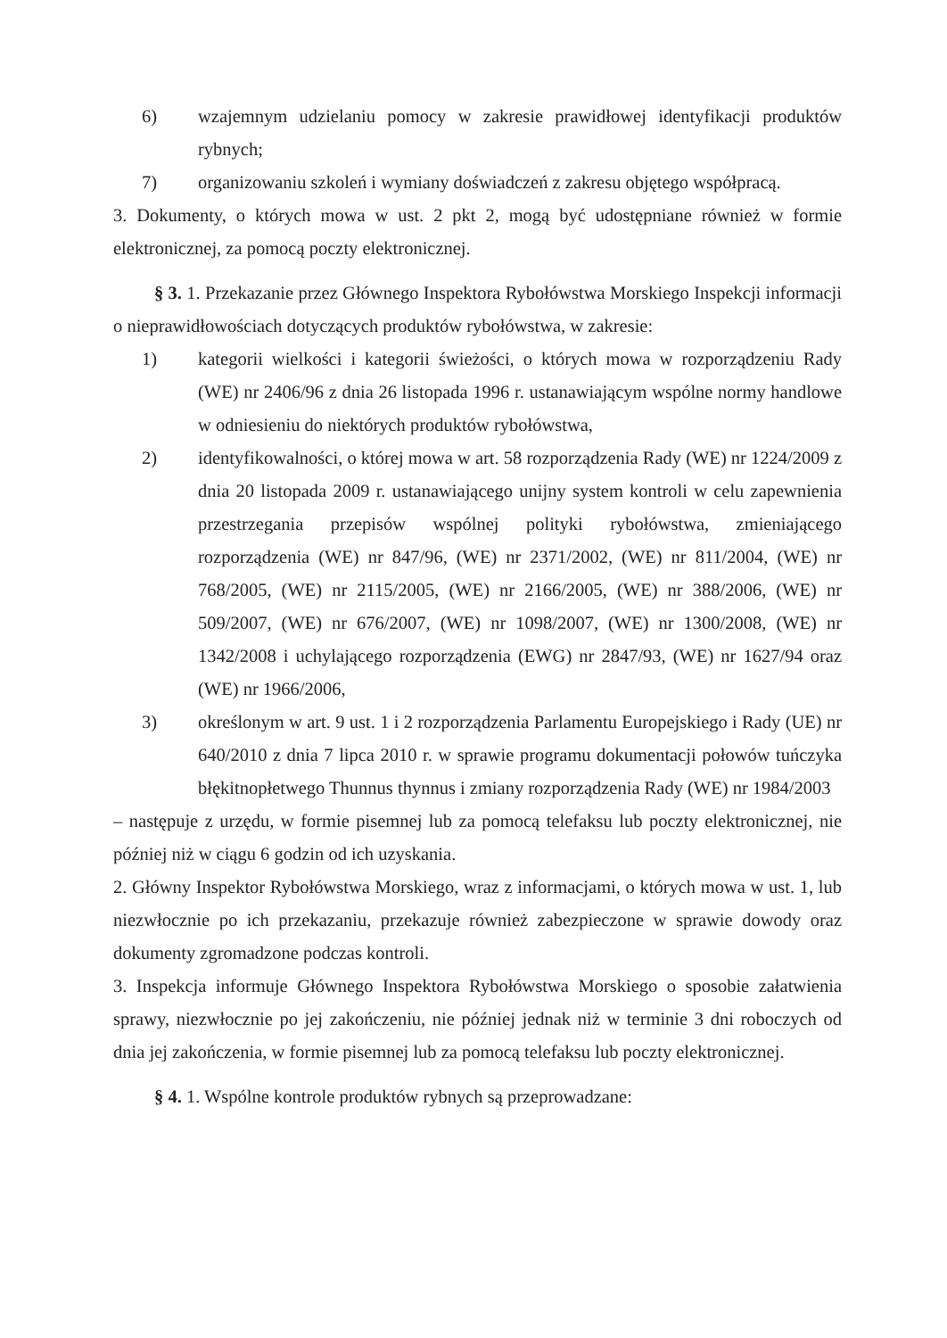6) wzajemnym udzielaniu pomocy w zakresie prawidłowej identyfikacji produktów rybnych;
7) organizowaniu szkoleń i wymiany doświadczeń z zakresu objętego współpracą.
3. Dokumenty, o których mowa w ust. 2 pkt 2, mogą być udostępniane również w formie elektronicznej, za pomocą poczty elektronicznej.
§ 3. 1. Przekazanie przez Głównego Inspektora Rybołówstwa Morskiego Inspekcji informacji o nieprawidłowościach dotyczących produktów rybołówstwa, w zakresie:
1) kategorii wielkości i kategorii świeżości, o których mowa w rozporządzeniu Rady (WE) nr 2406/96 z dnia 26 listopada 1996 r. ustanawiającym wspólne normy handlowe w odniesieniu do niektórych produktów rybołówstwa,
2) identyfikowalności, o której mowa w art. 58 rozporządzenia Rady (WE) nr 1224/2009 z dnia 20 listopada 2009 r. ustanawiającego unijny system kontroli w celu zapewnienia przestrzegania przepisów wspólnej polityki rybołówstwa, zmieniającego rozporządzenia (WE) nr 847/96, (WE) nr 2371/2002, (WE) nr 811/2004, (WE) nr 768/2005, (WE) nr 2115/2005, (WE) nr 2166/2005, (WE) nr 388/2006, (WE) nr 509/2007, (WE) nr 676/2007, (WE) nr 1098/2007, (WE) nr 1300/2008, (WE) nr 1342/2008 i uchylającego rozporządzenia (EWG) nr 2847/93, (WE) nr 1627/94 oraz (WE) nr 1966/2006,
3) określonym w art. 9 ust. 1 i 2 rozporządzenia Parlamentu Europejskiego i Rady (UE) nr 640/2010 z dnia 7 lipca 2010 r. w sprawie programu dokumentacji połowów tuńczyka błękitnopłetwego Thunnus thynnus i zmiany rozporządzenia Rady (WE) nr 1984/2003
– następuje z urzędu, w formie pisemnej lub za pomocą telefaksu lub poczty elektronicznej, nie później niż w ciągu 6 godzin od ich uzyskania.
2. Główny Inspektor Rybołówstwa Morskiego, wraz z informacjami, o których mowa w ust. 1, lub niezwłocznie po ich przekazaniu, przekazuje również zabezpieczone w sprawie dowody oraz dokumenty zgromadzone podczas kontroli.
3. Inspekcja informuje Głównego Inspektora Rybołówstwa Morskiego o sposobie załatwienia sprawy, niezwłocznie po jej zakończeniu, nie później jednak niż w terminie 3 dni roboczych od dnia jej zakończenia, w formie pisemnej lub za pomocą telefaksu lub poczty elektronicznej.
§ 4. 1. Wspólne kontrole produktów rybnych są przeprowadzane: